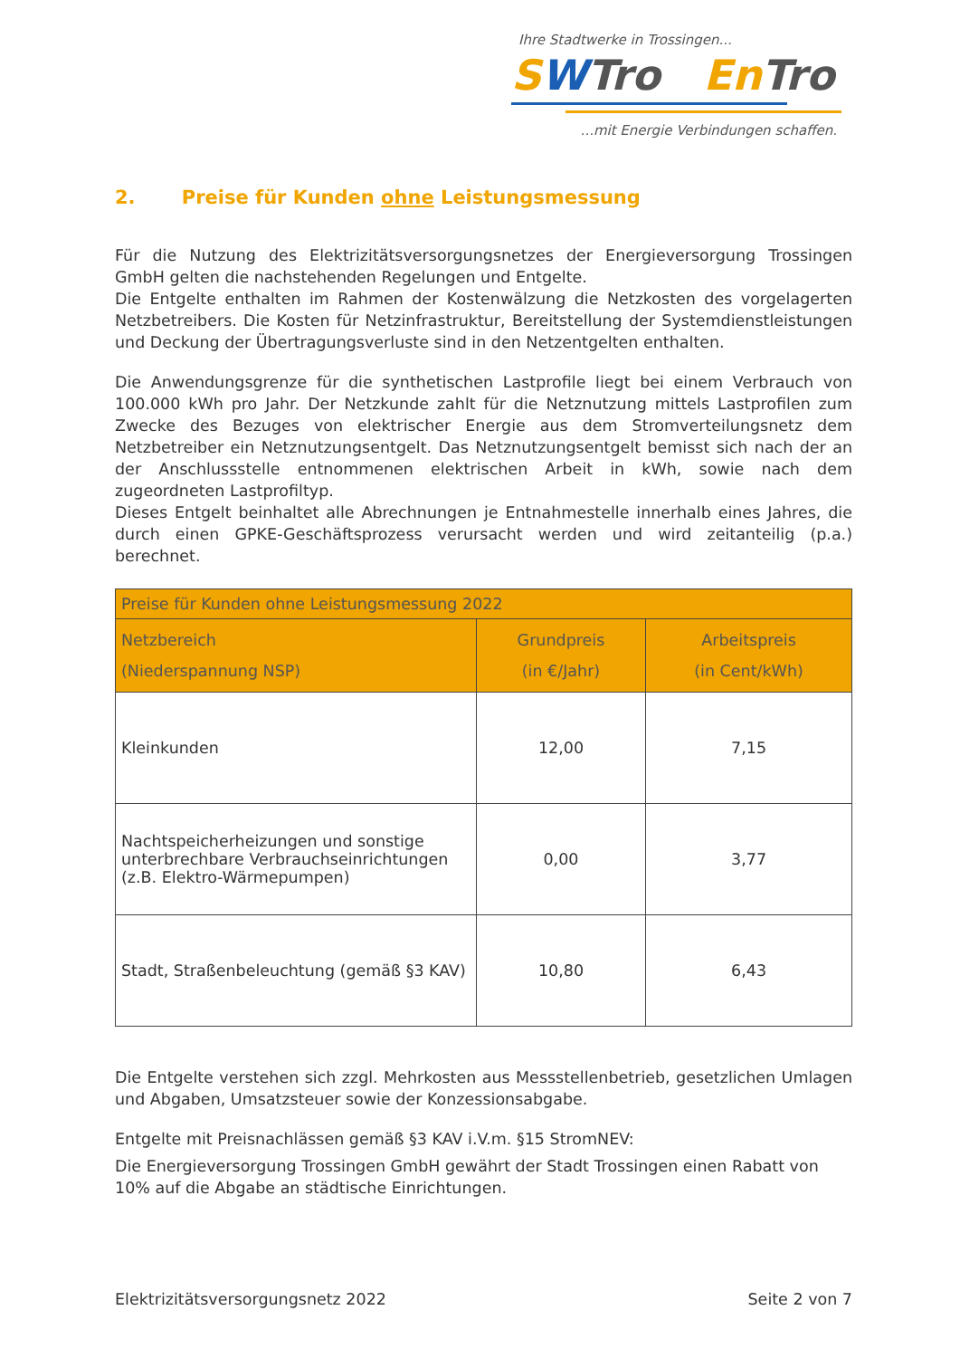Ihre Stadtwerke in Trossingen...
SWTro En Tro
...mit Energie Verbindungen schaffen.
2. Preise für Kunden ohne Leistungsmessung
Für die Nutzung des Elektrizitätsversorgungsnetzes der Energieversorgung Trossingen GmbH gelten die nachstehenden Regelungen und Entgelte.
Die Entgelte enthalten im Rahmen der Kostenwälzung die Netzkosten des vorgelagerten Netzbetreibers. Die Kosten für Netzinfrastruktur, Bereitstellung der Systemdienstleistungen und Deckung der Übertragungsverluste sind in den Netzentgelten enthalten.
Die Anwendungsgrenze für die synthetischen Lastprofile liegt bei einem Verbrauch von 100.000 kWh pro Jahr. Der Netzkunde zahlt für die Netznutzung mittels Lastprofilen zum Zwecke des Bezuges von elektrischer Energie aus dem Stromverteilungsnetz dem Netzbetreiber ein Netznutzungsentgelt. Das Netznutzungsentgelt bemisst sich nach der an der Anschlussstelle entnommenen elektrischen Arbeit in kWh, sowie nach dem zugeordneten Lastprofiltyp.
Dieses Entgelt beinhaltet alle Abrechnungen je Entnahmestelle innerhalb eines Jahres, die durch einen GPKE-Geschäftsprozess verursacht werden und wird zeitanteilig (p.a.) berechnet.
| Preise für Kunden ohne Leistungsmessung 2022 | | |
| --- | --- | --- |
| Netzbereich (Niederspannung NSP) | Grundpreis (in €/Jahr) | Arbeitspreis (in Cent/kWh) |
| Kleinkunden | 12,00 | 7,15 |
| Nachtspeicherheizungen und sonstige unterbrechbare Verbrauchseinrichtungen (z.B. Elektro-Wärmepumpen) | 0,00 | 3,77 |
| Stadt, Straßenbeleuchtung (gemäß §3 KAV) | 10,80 | 6,43 |
Die Entgelte verstehen sich zzgl. Mehrkosten aus Messstellenbetrieb, gesetzlichen Umlagen und Abgaben, Umsatzsteuer sowie der Konzessionsabgabe.
Entgelte mit Preisnachlässen gemäß §3 KAV i.V.m. §15 StromNEV:
Die Energieversorgung Trossingen GmbH gewährt der Stadt Trossingen einen Rabatt von 10% auf die Abgabe an städtische Einrichtungen.
Elektrizitätsversorgungsnetz 2022 Seite 2 von 7